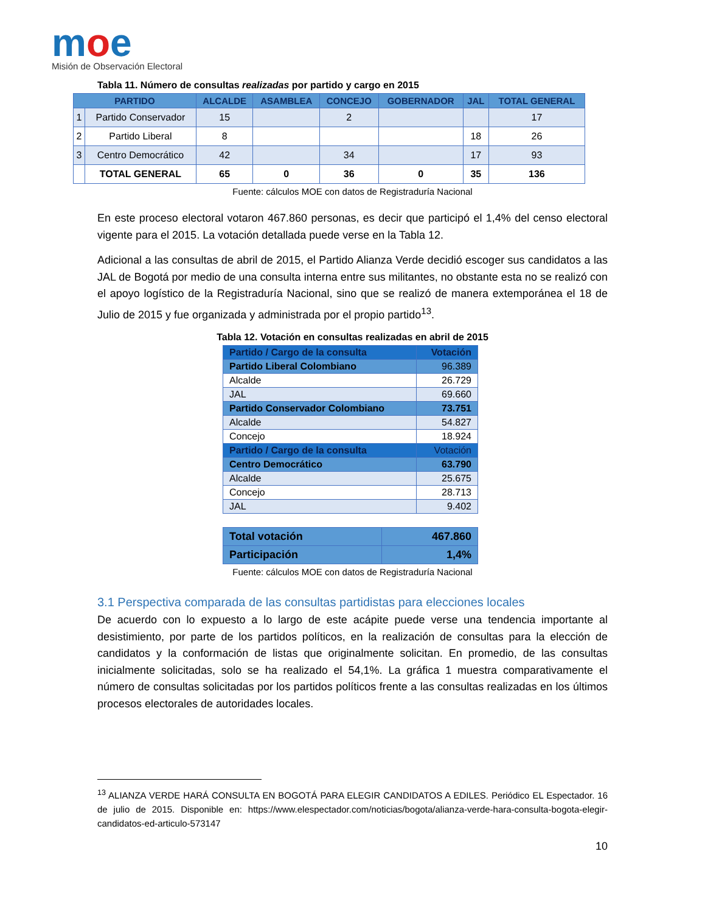moe
Misión de Observación Electoral
Tabla 11. Número de consultas realizadas por partido y cargo en 2015
| PARTIDO | | ALCALDE | ASAMBLEA | CONCEJO | GOBERNADOR | JAL | TOTAL GENERAL |
| --- | --- | --- | --- | --- | --- | --- | --- |
| 1 | Partido Conservador | 15 | | 2 | | | 17 |
| 2 | Partido Liberal | 8 | | | | 18 | 26 |
| 3 | Centro Democrático | 42 | | 34 | | 17 | 93 |
| | TOTAL GENERAL | 65 | 0 | 36 | 0 | 35 | 136 |
Fuente: cálculos MOE con datos de Registraduría Nacional
En este proceso electoral votaron 467.860 personas, es decir que participó el 1,4% del censo electoral vigente para el 2015. La votación detallada puede verse en la Tabla 12.
Adicional a las consultas de abril de 2015, el Partido Alianza Verde decidió escoger sus candidatos a las JAL de Bogotá por medio de una consulta interna entre sus militantes, no obstante esta no se realizó con el apoyo logístico de la Registraduría Nacional, sino que se realizó de manera extemporánea el 18 de Julio de 2015 y fue organizada y administrada por el propio partido<sup>13</sup>.
Tabla 12. Votación en consultas realizadas en abril de 2015
| Partido / Cargo de la consulta | Votación |
| Partido Liberal Colombiano | 96.389 |
| Alcalde | 26.729 |
| JAL | 69.660 |
| Partido Conservador Colombiano | 73.751 |
| Alcalde | 54.827 |
| Concejo | 18.924 |
| Partido / Cargo de la consulta | Votación |
| Centro Democrático | 63.790 |
| Alcalde | 25.675 |
| Concejo | 28.713 |
| JAL | 9.402 |
| Total votación | 467.860 |
| Participación | 1,4% |
Fuente: cálculos MOE con datos de Registraduría Nacional
3.1 Perspectiva comparada de las consultas partidistas para elecciones locales
De acuerdo con lo expuesto a lo largo de este acápite puede verse una tendencia importante al desistimiento, por parte de los partidos políticos, en la realización de consultas para la elección de candidatos y la conformación de listas que originalmente solicitan. En promedio, de las consultas inicialmente solicitadas, solo se ha realizado el 54,1%. La gráfica 1 muestra comparativamente el número de consultas solicitadas por los partidos políticos frente a las consultas realizadas en los últimos procesos electorales de autoridades locales.
<sup>13</sup> ALIANZA VERDE HARÁ CONSULTA EN BOGOTÁ PARA ELEGIR CANDIDATOS A EDILES. Periódico EL Espectador. 16 de julio de 2015. Disponible en: https://www.elespectador.com/noticias/bogota/alianza-verde-hara-consulta-bogota-elegir-candidatos-ed-articulo-573147
10